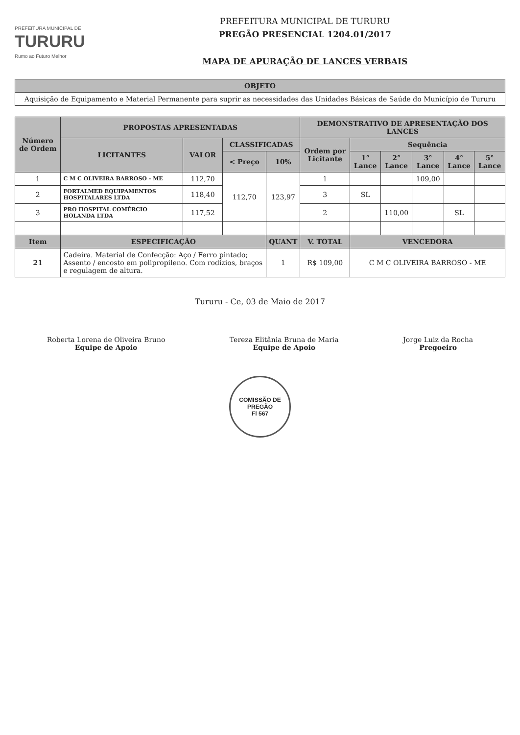PREFEITURA MUNICIPAL DE
TURURU
Rumo ao Futuro Melhor
PREFEITURA MUNICIPAL DE TURURU
PREGÃO PRESENCIAL 1204.01/2017
MAPA DE APURAÇÃO DE LANCES VERBAIS
| OBJETO |
| --- |
| Aquisição de Equipamento e Material Permanente para suprir as necessidades das Unidades Básicas de Saúde do Município de Tururu |
| Número de Ordem | PROPOSTAS APRESENTADAS | | | | DEMONSTRATIVO DE APRESENTAÇÃO DOS LANCES | | | | | |
| --- | --- | --- | --- | --- | --- | --- | --- | --- | --- | --- |
| | LICITANTES | VALOR | CLASSIFICADAS | | Ordem por Licitante | Sequência | | | | |
| | | | < Preço | 10% | | 1° Lance | 2° Lance | 3° Lance | 4° Lance | 5° Lance |
| 1 | C M C OLIVEIRA BARROSO - ME | 112,70 | 112,70 | 123,97 | 1 | | | 109,00 | | |
| 2 | FORTALMED EQUIPAMENTOS HOSPITALARES LTDA | 118,40 | | | 3 | SL | | | | |
| 3 | PRO HOSPITAL COMÉRCIO HOLANDA LTDA | 117,52 | | | 2 | | 110,00 | | SL | |
| Item | ESPECIFICAÇÃO | | | QUANT | V. TOTAL | VENCEDORA | | | | |
| 21 | Cadeira. Material de Confecção: Aço / Ferro pintado; Assento / encosto em polipropileno. Com rodízios, braços e regulagem de altura. | | | 1 | R$ 109,00 | C M C OLIVEIRA BARROSO - ME | | | | |
Tururu - Ce, 03 de Maio de 2017
Roberta Lorena de Oliveira Bruno
Equipe de Apoio
Tereza Elitânia Bruna de Maria
Equipe de Apoio
Jorge Luiz da Rocha
Pregoeiro
COMISSÃO DE PREGÃO
Fl 567